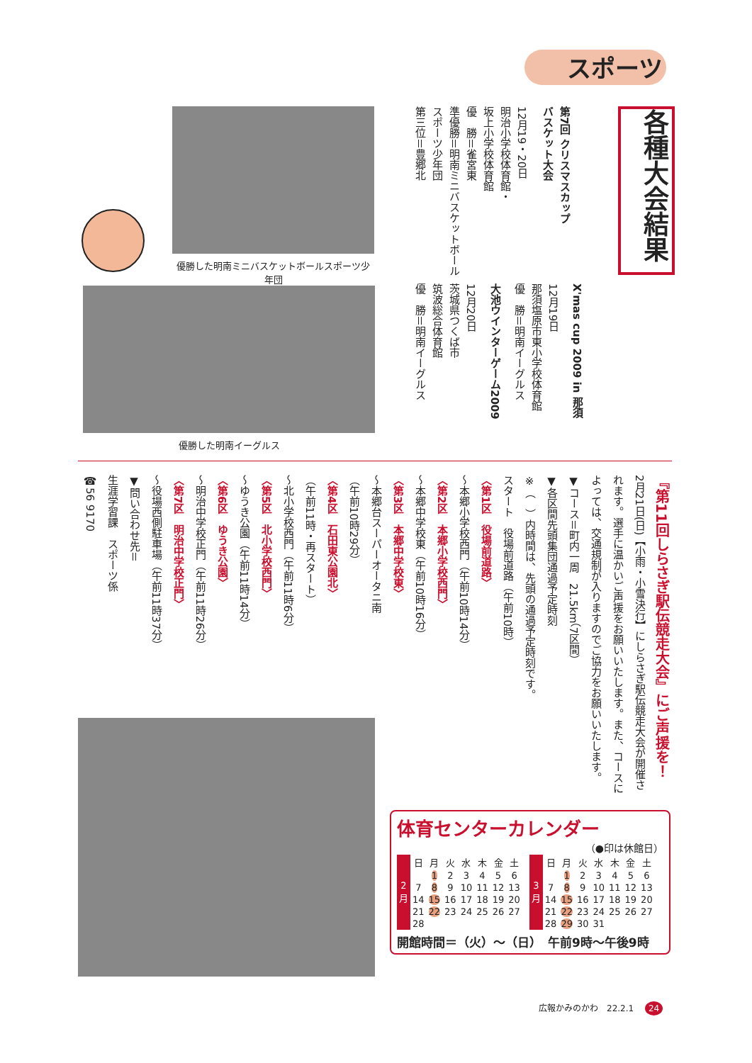スポーツ
各種大会結果
第7回 クリスマスカップ
バスケット大会
12月19・20日
明治小学校体育館・
坂上小学校体育館
優　勝＝雀宮東
準優勝＝明南ミニバスケットボールスポーツ少年団
第三位＝豊郷北
X'mas cup 2009 in 那須
12月19日
那須塩原市東小学校体育館
優　勝＝明南イーグルス
大池ウインターゲーム2009
12月20日
茨城県つくば市
筑波総合体育館
優　勝＝明南イーグルス
優勝した明南ミニバスケットボールスポーツ少年団
優勝した明南イーグルス
『第11回しらさぎ駅伝競走大会』にご声援を！
2月21日(日)【小雨・小雪決行】にしらさぎ駅伝競走大会が開催されます。選手に温かいご声援をお願いいたします。また、コースによっては、交通規制が入りますのでご協力をお願いいたします。
▼コース＝町内一周　21.5km（7区間）
▼各区間先頭集団通過予定時刻
※（　）内時間は、先頭の通過予定時刻です。
スタート　役場前道路（午前10時）
〈第1区　役場前道路〉
～本郷小学校西門（午前10時14分）
〈第2区　本郷小学校西門〉
～本郷中学校東（午前10時16分）
〈第3区　本郷中学校東〉
～本郷台スーパーオータニ南
（午前10時29分）
〈第4区　石田東公園北〉
（午前11時・再スタート）
～北小学校西門（午前11時6分）
〈第5区　北小学校西門〉
～ゆうき公園（午前11時14分）
〈第6区　ゆうき公園〉
～明治中学校正門（午前11時26分）
〈第7区　明治中学校正門〉
～役場西側駐車場（午前11時37分）
▼問い合わせ先＝
生涯学習課　スポーツ係
☎56 9170
体育センターカレンダー
（●印は休館日）
| 2 月 | 日 | 月 | 火 | 水 | 木 | 金 | 土 |
| | | 1 | 2 | 3 | 4 | 5 | 6 |
| | 7 | 8 | 9 | 10 | 11 | 12 | 13 |
| | 14 | 15 | 16 | 17 | 18 | 19 | 20 |
| | 21 | 22 | 23 | 24 | 25 | 26 | 27 |
| | 28 | | | | | | |
| 3 月 | 日 | 月 | 火 | 水 | 木 | 金 | 土 |
| | | 1 | 2 | 3 | 4 | 5 | 6 |
| | 7 | 8 | 9 | 10 | 11 | 12 | 13 |
| | 14 | 15 | 16 | 17 | 18 | 19 | 20 |
| | 21 | 22 | 23 | 24 | 25 | 26 | 27 |
| | 28 | 29 | 30 | 31 | | | |
開館時間＝（火）～（日）　午前9時～午後9時
広報かみのかわ　22.2.1 24